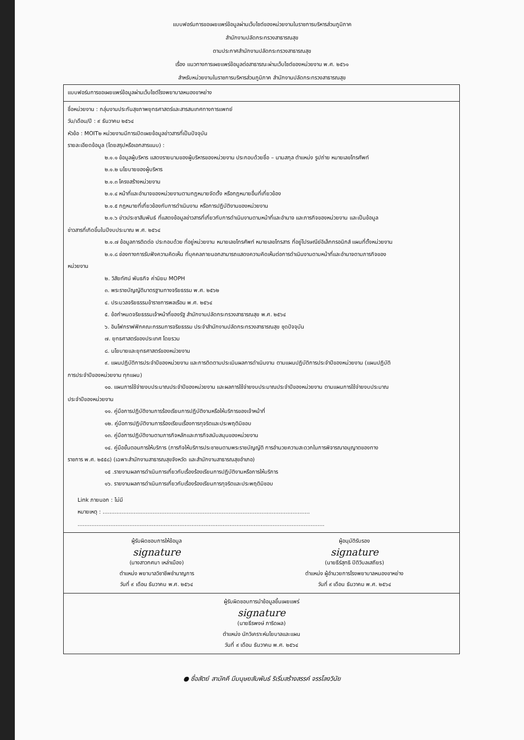แบบฟอร์มการขอเผยแพร่ข้อมูลผ่านเว็บไซต์ของหน่วยงานในราชการบริหารส่วนภูมิภาค
สำนักงานปลัดกระทรวงสาธารณสุข
ตามประกาศสำนักงานปลัดกระทรวงสาธารณสุข
เรื่อง แนวทางการเผยแพร่ข้อมูลต่อสาธารณะผ่านเว็บไซต์ของหน่วยงาน พ.ศ. ๒๕๖๑
สำหรับหน่วยงานในราชการบริหารส่วนภูมิภาค สำนักงานปลัดกระทรวงสาธารณสุข
แบบฟอร์มการขอเผยแพร่ข้อมูลผ่านเว็บไซต์โรงพยาบาลหนองขาหย่าง
ชื่อหน่วยงาน : กลุ่มงานประกันสุขภาพยุทธศาสตร์และสารสนเทศทางการแพทย์
วัน/เดือน/ปี : ๙ ธันวาคม ๒๕๖๔
หัวข้อ : MOIT๒ หน่วยงานมีการเปิดเผยข้อมูลข่าวสารที่เป็นปัจจุบัน
รายละเอียดข้อมูล (โดยสรุปหรือเอกสารแนบ) :
๒.๑.๑ ข้อมูลผู้บริหาร แสดงรายนามของผู้บริหารของหน่วยงาน ประกอบด้วยชื่อ – นามสกุล ตำแหน่ง รูปถ่าย หมายเลขโทรศัพท์
๒.๑.๒ นโยบายของผู้บริหาร
๒.๑.๓ โครงสร้างหน่วยงาน
๒.๑.๔ หน้าที่และอำนาจของหน่วยงานตามกฎหมายจัดตั้ง หรือกฎหมายอื่นที่เกี่ยวข้อง
๒.๑.๕ กฎหมายที่เกี่ยวข้องกับการดำเนินงาน หรือการปฏิบัติงานของหน่วยงาน
๒.๑.๖ ข่าวประชาสัมพันธ์ ที่แสดงข้อมูลข่าวสารที่เกี่ยวกับการดำเนินงานตามหน้าที่และอำนาจ และภารกิจของหน่วยงาน และเป็นข้อมูล
ข่าวสารที่เกิดขึ้นในปีงบประมาณ พ.ศ. ๒๕๖๔
๒.๑.๗ ข้อมูลการติดต่อ ประกอบด้วย ที่อยู่หน่วยงาน หมายเลขโทรศัพท์ หมายเลขโทรสาร ที่อยู่ไปรษณีย์อิเล็กทรอนิกส์ แผนที่ตั้งหน่วยงาน
๒.๑.๘ ช่องทางการรับฟังความคิดเห็น ที่บุคคลภายนอกสามารถแสดงความคิดเห็นต่อการดำเนินงานตามหน้าที่และอำนาจตามภารกิจของ
หน่วยงาน
๒. วิสัยทัศน์ พันธกิจ ค่านิยม MOPH
๓. พระราชบัญญัติมาตรฐานทางจริยธรรม พ.ศ. ๒๕๖๒
๔. ประมวลจริยธรรมข้าราชการพลเรือน พ.ศ. ๒๕๖๔
๕. ข้อกำหนดจริยธรรมเจ้าหน้าที่ของรัฐ สำนักงานปลัดกระทรวงสาธารณสุข พ.ศ. ๒๕๖๔
๖. อินโฟกราฟฟิกคณะกรรมการจริยธรรม ประจำสำนักงานปลัดกระทรวงสาธารณสุข ชุดปัจจุบัน
๗. ยุทธศาสตร์ของประเทศ โดยรวม
๘. นโยบายและยุทธศาสตร์ของหน่วยงาน
๙. แผนปฏิบัติการประจำปีของหน่วยงาน และการติดตามประเมินผลการดำเนินงาน ตามแผนปฏิบัติการประจำปีของหน่วยงาน (แผนปฏิบัติ
การประจำปีของหน่วยงาน ทุกแผน)
๑๐. แผนการใช้จ่ายงบประมาณประจำปีของหน่วยงาน และผลการใช้จ่ายงบประมาณประจำปีของหน่วยงาน ตามแผนการใช้จ่ายงบประมาณ
ประจำปีของหน่วยงาน
๑๑. คู่มือการปฏิบัติงานการร้องเรียนการปฏิบัติงานหรือให้บริการของเจ้าหน้าที่
๑๒. คู่มือการปฏิบัติงานการร้องเรียนเรื่องการทุจริตและประพฤติมิชอบ
๑๓. คู่มือการปฏิบัติงานตามภารกิจหลักและภารกิจสนับสนุนของหน่วยงาน
๑๔. คู่มือขั้นตอนการให้บริการ (ภารกิจให้บริการประชาชนตามพระราชบัญญัติ การอำนวยความสะดวกในการพิจารณาอนุญาตของทาง
ราชการ พ.ศ. ๒๕๕๘) (เฉพาะสำนักงานสาธารณสุขจังหวัด และสำนักงานสาธารณสุขอำเภอ)
๑๕ .รายงานผลการดำเนินการเกี่ยวกับเรื่องร้องเรียนการปฏิบัติงานหรือการให้บริการ
๑๖. รายงานผลการดำเนินการเกี่ยวกับเรื่องร้องเรียนการทุจริตและประพฤติมิชอบ
Link ภายนอก : ไม่มี
หมายเหตุ : ........................................................................................................................
...............................................................................................................................................
ผู้รับผิดชอบการให้ข้อมูล
signature
(นางสาวกศมา เหล่าเมือง)
ตำแหน่ง พยาบาลวิชาชีพชำนาญการ
วันที่ ๙ เดือน ธันวาคม พ.ศ. ๒๕๖๔
ผู้อนุมัติรับรอง
signature
(นายธีร์สุทธิ ปิติวิบลเสถียร)
ตำแหน่ง ผู้อำนวยการโรงพยาบาลหนองขาหย่าง
วันที่ ๙ เดือน ธันวาคม พ.ศ. ๒๕๖๔
ผู้รับผิดชอบการนำข้อมูลขึ้นเผยแพร่
signature
(นายธีรพงษ์ ภาริดผล)
ตำแหน่ง นักวิเคราะห์นโยบาลและแผน
วันที่ ๙ เดือน ธันวาคม พ.ศ. ๒๕๖๔
● ซื่อสัตย์ สามัคคี มีมนุษยสัมพันธ์ ริเริ่มสร้างสรรค์ จรรโลงวินัย